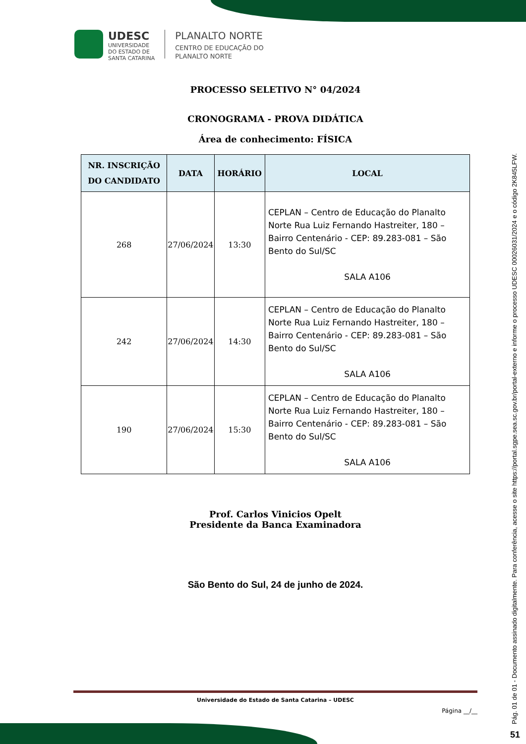UDESC
UNIVERSIDADE
DO ESTADO DE
SANTA CATARINA
PLANALTO NORTE
CENTRO DE EDUCAÇÃO DO
PLANALTO NORTE
PROCESSO SELETIVO N° 04/2024
CRONOGRAMA - PROVA DIDÁTICA
Área de conhecimento: FÍSICA
| NR. INSCRIÇÃO DO CANDIDATO | DATA | HORÁRIO | LOCAL |
| --- | --- | --- | --- |
| 268 | 27/06/2024 | 13:30 | CEPLAN – Centro de Educação do Planalto Norte Rua Luiz Fernando Hastreiter, 180 – Bairro Centenário - CEP: 89.283-081 – São Bento do Sul/SC SALA A106 |
| 242 | 27/06/2024 | 14:30 | CEPLAN – Centro de Educação do Planalto Norte Rua Luiz Fernando Hastreiter, 180 – Bairro Centenário - CEP: 89.283-081 – São Bento do Sul/SC SALA A106 |
| 190 | 27/06/2024 | 15:30 | CEPLAN – Centro de Educação do Planalto Norte Rua Luiz Fernando Hastreiter, 180 – Bairro Centenário - CEP: 89.283-081 – São Bento do Sul/SC SALA A106 |
Prof. Carlos Vinicios Opelt
Presidente da Banca Examinadora
São Bento do Sul, 24 de junho de 2024.
Universidade do Estado de Santa Catarina – UDESC
Página __/__
Pág. 01 de 01 - Documento assinado digitalmente. Para conferência, acesse o site https://portal.sgpe.sea.sc.gov.br/portal-externo e informe o processo UDESC 00026031/2024 e o código 2K845LFW.
51